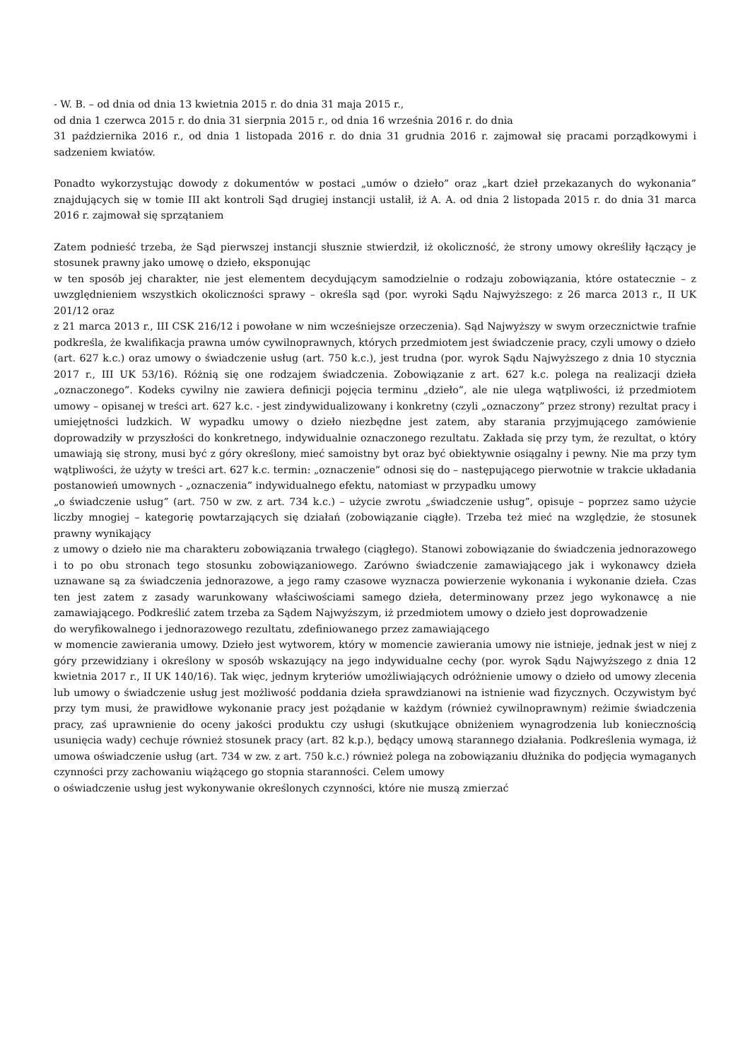- W. B. – od dnia od dnia 13 kwietnia 2015 r. do dnia 31 maja 2015 r.,
od dnia 1 czerwca 2015 r. do dnia 31 sierpnia 2015 r., od dnia 16 września 2016 r. do dnia
31 października 2016 r., od dnia 1 listopada 2016 r. do dnia 31 grudnia 2016 r. zajmował się pracami porządkowymi i sadzeniem kwiatów.
Ponadto wykorzystując dowody z dokumentów w postaci „umów o dzieło” oraz „kart dzieł przekazanych do wykonania” znajdujących się w tomie III akt kontroli Sąd drugiej instancji ustalił, iż A. A. od dnia 2 listopada 2015 r. do dnia 31 marca 2016 r. zajmował się sprzątaniem
Zatem podnieść trzeba, że Sąd pierwszej instancji słusznie stwierdził, iż okoliczność, że strony umowy określiły łączący je stosunek prawny jako umowę o dzieło, eksponując
w ten sposób jej charakter, nie jest elementem decydującym samodzielnie o rodzaju zobowiązania, które ostatecznie – z uwzględnieniem wszystkich okoliczności sprawy – określa sąd (por. wyroki Sądu Najwyższego: z 26 marca 2013 r., II UK 201/12 oraz
z 21 marca 2013 r., III CSK 216/12 i powołane w nim wcześniejsze orzeczenia). Sąd Najwyższy w swym orzecznictwie trafnie podkreśla, że kwalifikacja prawna umów cywilnoprawnych, których przedmiotem jest świadczenie pracy, czyli umowy o dzieło
(art. 627 k.c.) oraz umowy o świadczenie usług (art. 750 k.c.), jest trudna (por. wyrok Sądu Najwyższego z dnia 10 stycznia 2017 r., III UK 53/16). Różnią się one rodzajem świadczenia. Zobowiązanie z art. 627 k.c. polega na realizacji dzieła „oznaczonego”. Kodeks cywilny nie zawiera definicji pojęcia terminu „dzieło”, ale nie ulega wątpliwości, iż przedmiotem umowy – opisanej w treści art. 627 k.c. - jest zindywidualizowany i konkretny (czyli „oznaczony” przez strony) rezultat pracy i umiejętności ludzkich. W wypadku umowy o dzieło niezbędne jest zatem, aby starania przyjmującego zamówienie doprowadziły w przyszłości do konkretnego, indywidualnie oznaczonego rezultatu. Zakłada się przy tym, że rezultat, o który umawiają się strony, musi być z góry określony, mieć samoistny byt oraz być obiektywnie osiągalny i pewny. Nie ma przy tym wątpliwości, że użyty w treści art. 627 k.c. termin: „oznaczenie” odnosi się do – następującego pierwotnie w trakcie układania postanowień umownych - „oznaczenia” indywidualnego efektu, natomiast w przypadku umowy
„o świadczenie usług” (art. 750 w zw. z art. 734 k.c.) – użycie zwrotu „świadczenie usług”, opisuje – poprzez samo użycie liczby mnogiej – kategorię powtarzających się działań (zobowiązanie ciągłe). Trzeba też mieć na względzie, że stosunek prawny wynikający
z umowy o dzieło nie ma charakteru zobowiązania trwałego (ciągłego). Stanowi zobowiązanie do świadczenia jednorazowego i to po obu stronach tego stosunku zobowiązaniowego. Zarówno świadczenie zamawiającego jak i wykonawcy dzieła uznawane są za świadczenia jednorazowe, a jego ramy czasowe wyznacza powierzenie wykonania i wykonanie dzieła. Czas ten jest zatem z zasady warunkowany właściwościami samego dzieła, determinowany przez jego wykonawcę a nie zamawiającego. Podkreślić zatem trzeba za Sądem Najwyższym, iż przedmiotem umowy o dzieło jest doprowadzenie
do weryfikowalnego i jednorazowego rezultatu, zdefiniowanego przez zamawiającego
w momencie zawierania umowy. Dzieło jest wytworem, który w momencie zawierania umowy nie istnieje, jednak jest w niej z góry przewidziany i określony w sposób wskazujący na jego indywidualne cechy (por. wyrok Sądu Najwyższego z dnia 12 kwietnia 2017 r., II UK 140/16). Tak więc, jednym kryteriów umożliwiających odróżnienie umowy o dzieło od umowy zlecenia lub umowy o świadczenie usług jest możliwość poddania dzieła sprawdzianowi na istnienie wad fizycznych. Oczywistym być przy tym musi, że prawidłowe wykonanie pracy jest pożądanie w każdym (również cywilnoprawnym) reżimie świadczenia pracy, zaś uprawnienie do oceny jakości produktu czy usługi (skutkujące obniżeniem wynagrodzenia lub koniecznością usunięcia wady) cechuje również stosunek pracy (art. 82 k.p.), będący umową starannego działania. Podkreślenia wymaga, iż umowa oświadczenie usług (art. 734 w zw. z art. 750 k.c.) również polega na zobowiązaniu dłużnika do podjęcia wymaganych czynności przy zachowaniu wiążącego go stopnia staranności. Celem umowy
o oświadczenie usług jest wykonywanie określonych czynności, które nie muszą zmierzać